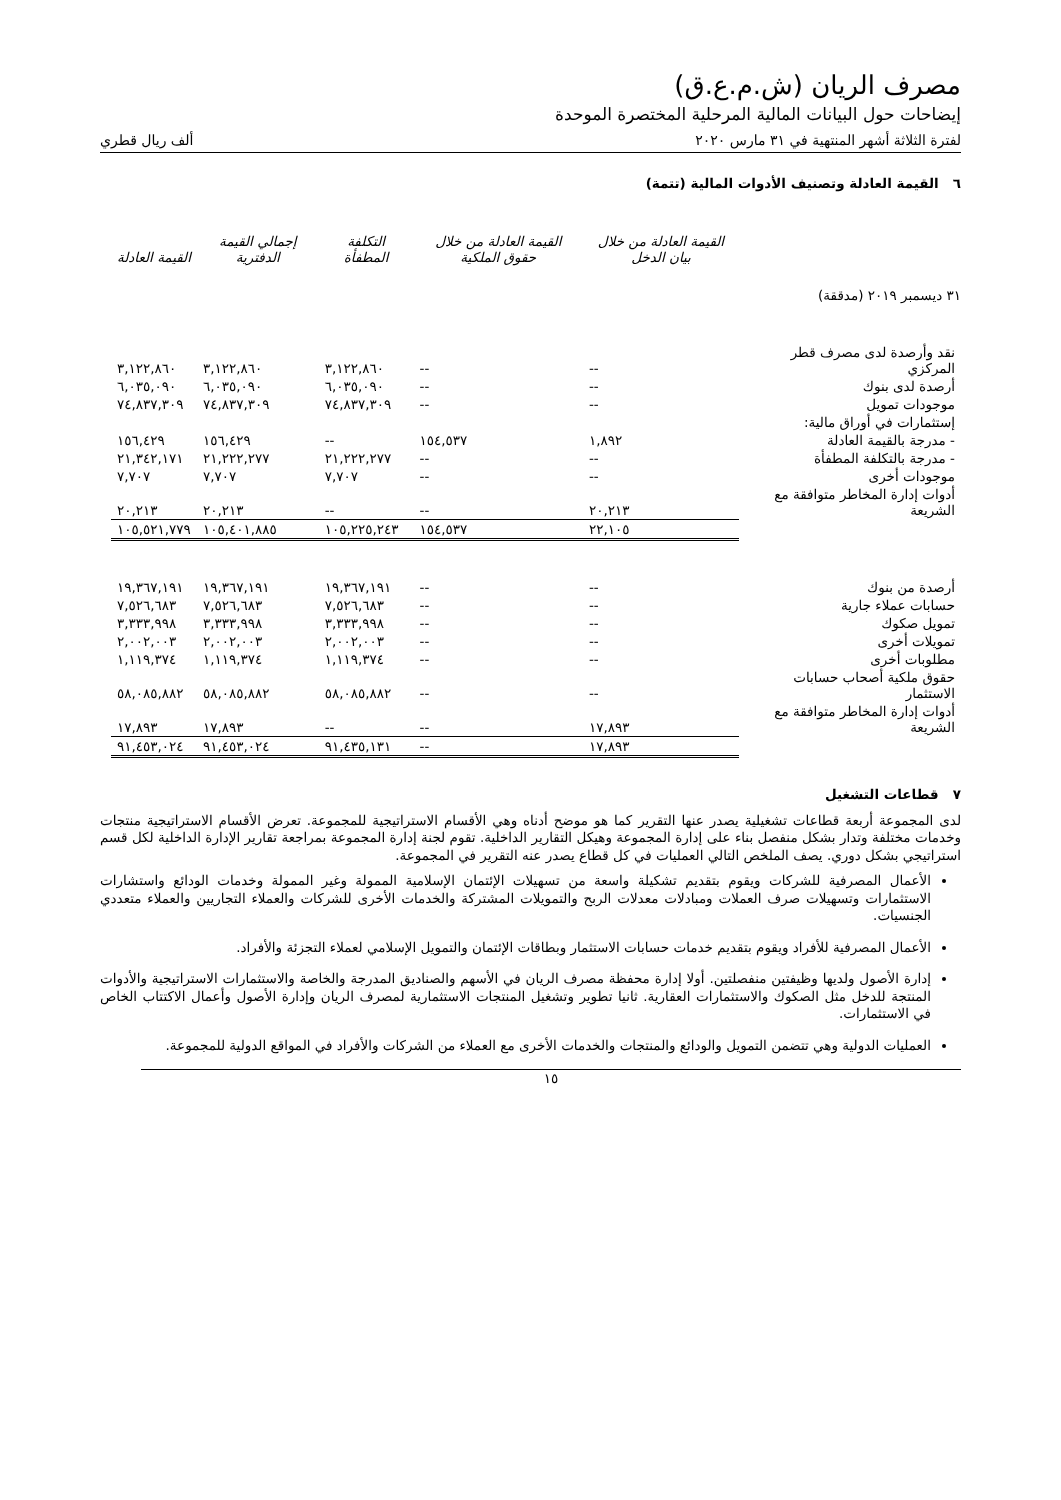مصرف الريان (ش.م.ع.ق)
إيضاحات حول البيانات المالية المرحلية المختصرة الموحدة
لفترة الثلاثة أشهر المنتهية في ٣١ مارس ٢٠٢٠ ألف ريال قطري
٦ القيمة العادلة وتصنيف الأدوات المالية (تتمة)
| | القيمة العادلة من خلال بيان الدخل | القيمة العادلة من خلال حقوق الملكية | التكلفة المطفأة | إجمالي القيمة الدفترية | القيمة العادلة |
| --- | --- | --- | --- | --- | --- |
| ٣١ ديسمبر ٢٠١٩ (مدققة) | | | | | |
| نقد وأرصدة لدى مصرف قطر المركزي | -- | -- | ٣,١٢٢,٨٦٠ | ٣,١٢٢,٨٦٠ | ٣,١٢٢,٨٦٠ |
| أرصدة لدى بنوك | -- | -- | ٦,٠٣٥,٠٩٠ | ٦,٠٣٥,٠٩٠ | ٦,٠٣٥,٠٩٠ |
| موجودات تمويل | -- | -- | ٧٤,٨٣٧,٣٠٩ | ٧٤,٨٣٧,٣٠٩ | ٧٤,٨٣٧,٣٠٩ |
| إستثمارات في أوراق مالية: | | | | | |
| - مدرجة بالقيمة العادلة | ١,٨٩٢ | ١٥٤,٥٣٧ | -- | ١٥٦,٤٢٩ | ١٥٦,٤٢٩ |
| - مدرجة بالتكلفة المطفأة | -- | -- | ٢١,٢٢٢,٢٧٧ | ٢١,٢٢٢,٢٧٧ | ٢١,٣٤٢,١٧١ |
| موجودات أخرى | -- | -- | ٧,٧٠٧ | ٧,٧٠٧ | ٧,٧٠٧ |
| أدوات إدارة المخاطر متوافقة مع الشريعة | ٢٠,٢١٣ | -- | -- | ٢٠,٢١٣ | ٢٠,٢١٣ |
| | ٢٢,١٠٥ | ١٥٤,٥٣٧ | ١٠٥,٢٢٥,٢٤٣ | ١٠٥,٤٠١,٨٨٥ | ١٠٥,٥٢١,٧٧٩ |
| أرصدة من بنوك | -- | -- | ١٩,٣٦٧,١٩١ | ١٩,٣٦٧,١٩١ | ١٩,٣٦٧,١٩١ |
| حسابات عملاء جارية | -- | -- | ٧,٥٢٦,٦٨٣ | ٧,٥٢٦,٦٨٣ | ٧,٥٢٦,٦٨٣ |
| تمويل صكوك | -- | -- | ٣,٣٣٣,٩٩٨ | ٣,٣٣٣,٩٩٨ | ٣,٣٣٣,٩٩٨ |
| تمويلات أخرى | -- | -- | ٢,٠٠٢,٠٠٣ | ٢,٠٠٢,٠٠٣ | ٢,٠٠٢,٠٠٣ |
| مطلوبات أخرى | -- | -- | ١,١١٩,٣٧٤ | ١,١١٩,٣٧٤ | ١,١١٩,٣٧٤ |
| حقوق ملكية أصحاب حسابات الاستثمار | -- | -- | ٥٨,٠٨٥,٨٨٢ | ٥٨,٠٨٥,٨٨٢ | ٥٨,٠٨٥,٨٨٢ |
| أدوات إدارة المخاطر متوافقة مع الشريعة | ١٧,٨٩٣ | -- | -- | ١٧,٨٩٣ | ١٧,٨٩٣ |
| | ١٧,٨٩٣ | -- | ٩١,٤٣٥,١٣١ | ٩١,٤٥٣,٠٢٤ | ٩١,٤٥٣,٠٢٤ |
٧ قطاعات التشغيل
لدى المجموعة أربعة قطاعات تشغيلية يصدر عنها التقرير كما هو موضح أدناه وهي الأقسام الاستراتيجية للمجموعة. تعرض الأقسام الاستراتيجية منتجات وخدمات مختلفة وتدار بشكل منفصل بناء على إدارة المجموعة وهيكل التقارير الداخلية. تقوم لجنة إدارة المجموعة بمراجعة تقارير الإدارة الداخلية لكل قسم استراتيجي بشكل دوري. يصف الملخص التالي العمليات في كل قطاع يصدر عنه التقرير في المجموعة.
الأعمال المصرفية للشركات ويقوم بتقديم تشكيلة واسعة من تسهيلات الإئتمان الإسلامية الممولة وغير الممولة وخدمات الودائع واستشارات الاستثمارات وتسهيلات صرف العملات ومبادلات معدلات الربح والتمويلات المشتركة والخدمات الأخرى للشركات والعملاء التجاريين والعملاء متعددي الجنسيات.
الأعمال المصرفية للأفراد ويقوم بتقديم خدمات حسابات الاستثمار وبطاقات الإئتمان والتمويل الإسلامي لعملاء التجزئة والأفراد.
إدارة الأصول ولديها وظيفتين منفصلتين. أولا إدارة محفظة مصرف الريان في الأسهم والصناديق المدرجة والخاصة والاستثمارات الاستراتيجية والأدوات المنتجة للدخل مثل الصكوك والاستثمارات العقارية. ثانيا تطوير وتشغيل المنتجات الاستثمارية لمصرف الريان وإدارة الأصول وأعمال الاكتتاب الخاص في الاستثمارات.
العمليات الدولية وهي تتضمن التمويل والودائع والمنتجات والخدمات الأخرى مع العملاء من الشركات والأفراد في المواقع الدولية للمجموعة.
١٥